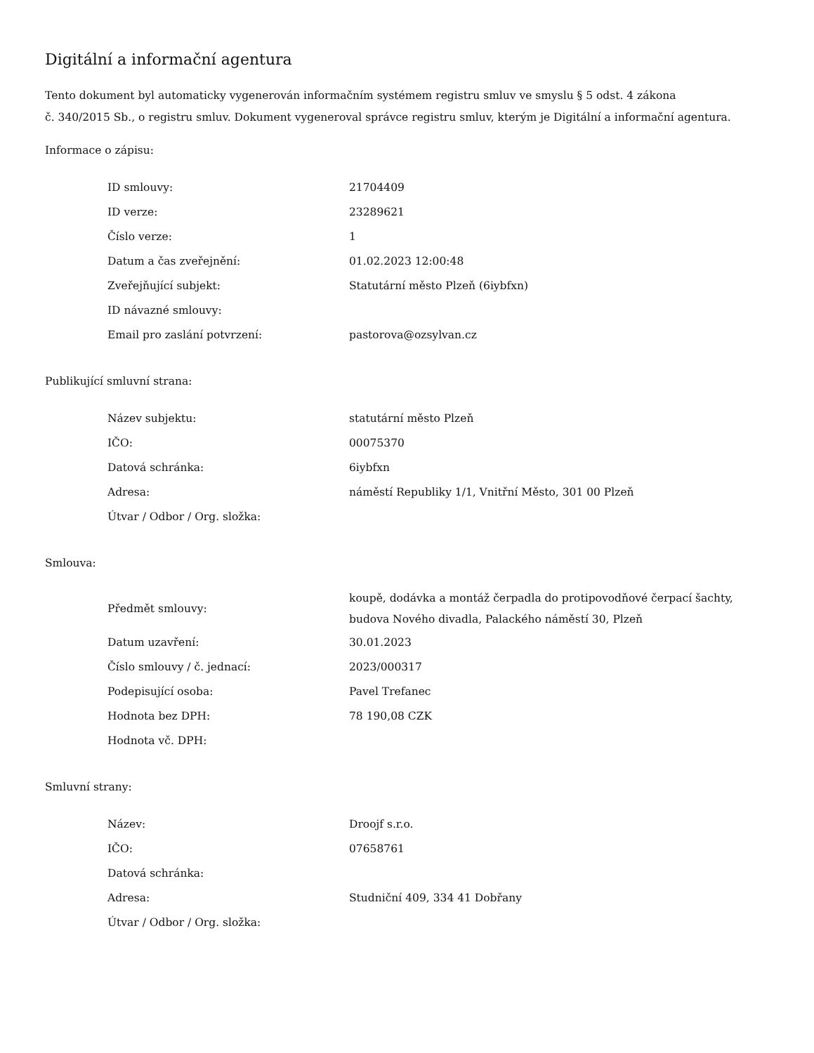Digitální a informační agentura
Tento dokument byl automaticky vygenerován informačním systémem registru smluv ve smyslu § 5 odst. 4 zákona
č. 340/2015 Sb., o registru smluv. Dokument vygeneroval správce registru smluv, kterým je Digitální a informační agentura.
Informace o zápisu:
| ID smlouvy: | 21704409 |
| ID verze: | 23289621 |
| Číslo verze: | 1 |
| Datum a čas zveřejnění: | 01.02.2023 12:00:48 |
| Zveřejňující subjekt: | Statutární město Plzeň (6iybfxn) |
| ID návazné smlouvy: | |
| Email pro zaslání potvrzení: | pastorova@ozsylvan.cz |
Publikující smluvní strana:
| Název subjektu: | statutární město Plzeň |
| IČO: | 00075370 |
| Datová schránka: | 6iybfxn |
| Adresa: | náměstí Republiky 1/1, Vnitřní Město, 301 00 Plzeň |
| Útvar / Odbor / Org. složka: | |
Smlouva:
| Předmět smlouvy: | koupě, dodávka a montáž čerpadla do protipovodňové čerpací šachty, budova Nového divadla, Palackého náměstí 30, Plzeň |
| Datum uzavření: | 30.01.2023 |
| Číslo smlouvy / č. jednací: | 2023/000317 |
| Podepisující osoba: | Pavel Trefanec |
| Hodnota bez DPH: | 78 190,08 CZK |
| Hodnota vč. DPH: | |
Smluvní strany:
| Název: | Droojf s.r.o. |
| IČO: | 07658761 |
| Datová schránka: | |
| Adresa: | Studniční 409, 334 41 Dobřany |
| Útvar / Odbor / Org. složka: | |